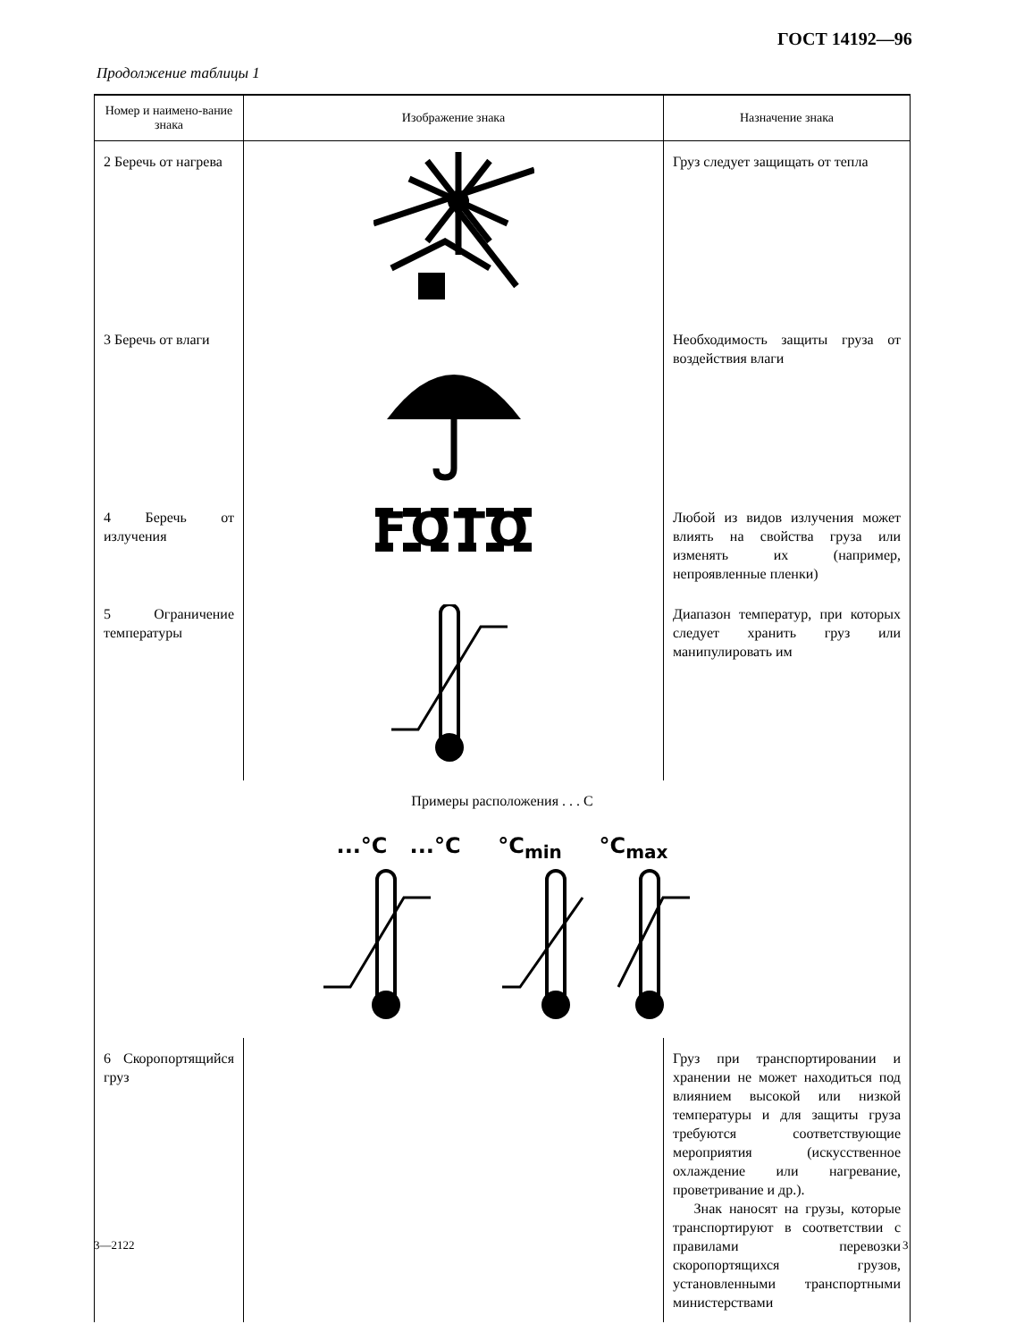ГОСТ 14192—96
Продолжение таблицы 1
| Номер и наимено-вание знака | Изображение знака | Назначение знака |
| --- | --- | --- |
| 2 Беречь от нагрева | | Груз следует защищать от тепла |
| 3 Беречь от влаги | | Необходимость защиты груза от воздействия влаги |
| 4 Беречь от излучения | FOTO | Любой из видов излучения может влиять на свойства груза или изменять их (например, непроявленные пленки) |
| 5 Ограничение температуры | | Диапазон температур, при которых следует хранить груз или манипулировать им |
| Примеры расположения . . . С ...°C ...°C °C<sub>min</sub> °C<sub>max</sub> | | |
| 6 Скоропортящийся груз | | Груз при транспортировании и хранении не может находиться под влиянием высокой или низкой температуры и для защиты груза требуются соответствующие мероприятия (искусственное охлаждение или нагревание, проветривание и др.). Знак наносят на грузы, которые транспортируют в соответствии с правилами перевозки скоропортящихся грузов, установленными транспортными министерствами |
3—2122 3